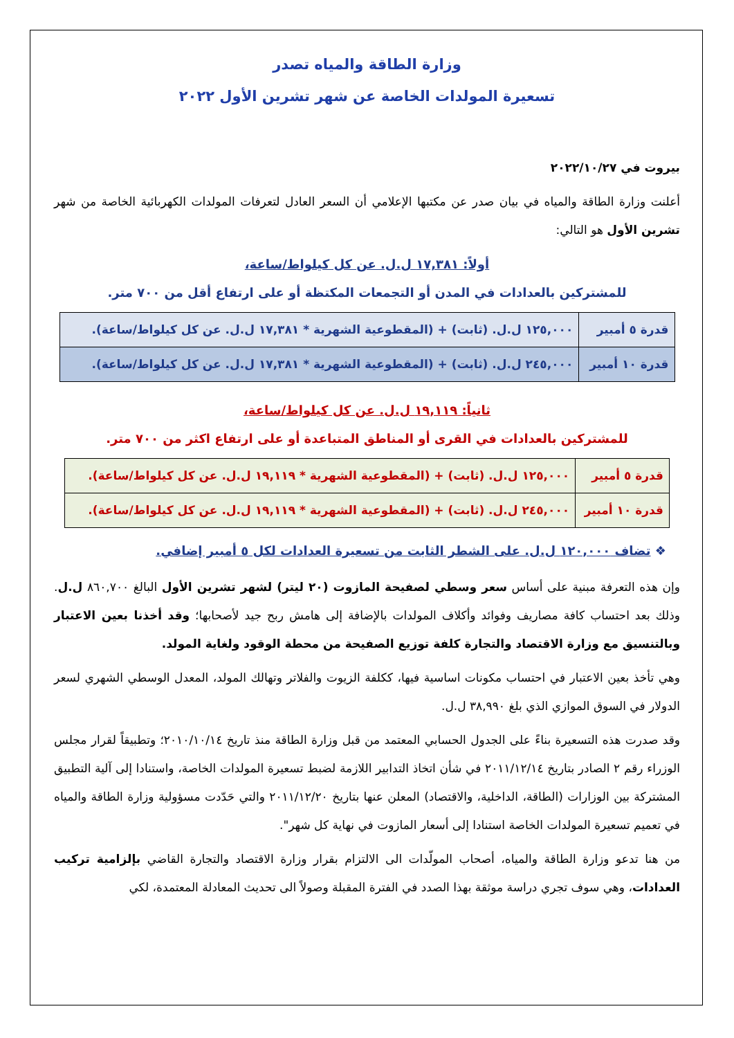وزارة الطاقة والمياه تصدر
تسعيرة المولدات الخاصة عن شهر تشرين الأول ٢٠٢٢
بيروت في ٢٠٢٢/١٠/٢٧
أعلنت وزارة الطاقة والمياه في بيان صدر عن مكتبها الإعلامي أن السعر العادل لتعرفات المولدات الكهربائية الخاصة من شهر تشرين الأول هو التالي:
أولاً: ١٧,٣٨١ ل.ل. عن كل كيلواط/ساعة،
للمشتركين بالعدادات في المدن أو التجمعات المكتظة أو على ارتفاع أقل من ٧٠٠ متر.
| قدرة ٥ أمبير | ١٢٥,٠٠٠ ل.ل. (ثابت) + (المقطوعية الشهرية * ١٧,٣٨١ ل.ل. عن كل كيلواط/ساعة). |
| قدرة ١٠ أمبير | ٢٤٥,٠٠٠ ل.ل. (ثابت) + (المقطوعية الشهرية * ١٧,٣٨١ ل.ل. عن كل كيلواط/ساعة). |
ثانياً: ١٩,١١٩ ل.ل. عن كل كيلواط/ساعة،
للمشتركين بالعدادات في القرى أو المناطق المتباعدة أو على ارتفاع اكثر من ٧٠٠ متر.
| قدرة ٥ أمبير | ١٢٥,٠٠٠ ل.ل. (ثابت) + (المقطوعية الشهرية * ١٩,١١٩ ل.ل. عن كل كيلواط/ساعة). |
| قدرة ١٠ أمبير | ٢٤٥,٠٠٠ ل.ل. (ثابت) + (المقطوعية الشهرية * ١٩,١١٩ ل.ل. عن كل كيلواط/ساعة). |
❖ تضاف ١٢٠,٠٠٠ ل.ل. على الشطر الثابت من تسعيرة العدادات لكل ٥ أمبير إضافي.
وإن هذه التعرفة مبنية على أساس سعر وسطي لصفيحة المازوت (٢٠ ليتر) لشهر تشرين الأول البالغ ٨٦٠,٧٠٠ ل.ل. وذلك بعد احتساب كافة مصاريف وفوائد وأكلاف المولدات بالإضافة إلى هامش ربح جيد لأصحابها؛ وقد أخذنا بعين الاعتبار وبالتنسيق مع وزارة الاقتصاد والتجارة كلفة توزيع الصفيحة من محطة الوقود ولغاية المولد.
وهي تأخذ بعين الاعتبار في احتساب مكونات اساسية فيها، ككلفة الزيوت والفلاتر وتهالك المولد، المعدل الوسطي الشهري لسعر الدولار في السوق الموازي الذي بلغ ٣٨,٩٩٠ ل.ل.
وقد صدرت هذه التسعيرة بناءً على الجدول الحسابي المعتمد من قبل وزارة الطاقة منذ تاريخ ٢٠١٠/١٠/١٤؛ وتطبيقاً لقرار مجلس الوزراء رقم ٢ الصادر بتاريخ ٢٠١١/١٢/١٤ في شأن اتخاذ التدابير اللازمة لضبط تسعيرة المولدات الخاصة، واستنادا إلى آلية التطبيق المشتركة بين الوزارات (الطاقة، الداخلية، والاقتصاد) المعلن عنها بتاريخ ٢٠١١/١٢/٢٠ والتي حَدّدت مسؤولية وزارة الطاقة والمياه في تعميم تسعيرة المولدات الخاصة استنادا إلى أسعار المازوت في نهاية كل شهر".
من هنا تدعو وزارة الطاقة والمياه، أصحاب المولّدات الى الالتزام بقرار وزارة الاقتصاد والتجارة القاضي بإلزامية تركيب العدادات، وهي سوف تجري دراسة موثقة بهذا الصدد في الفترة المقبلة وصولاً الى تحديث المعادلة المعتمدة، لكي